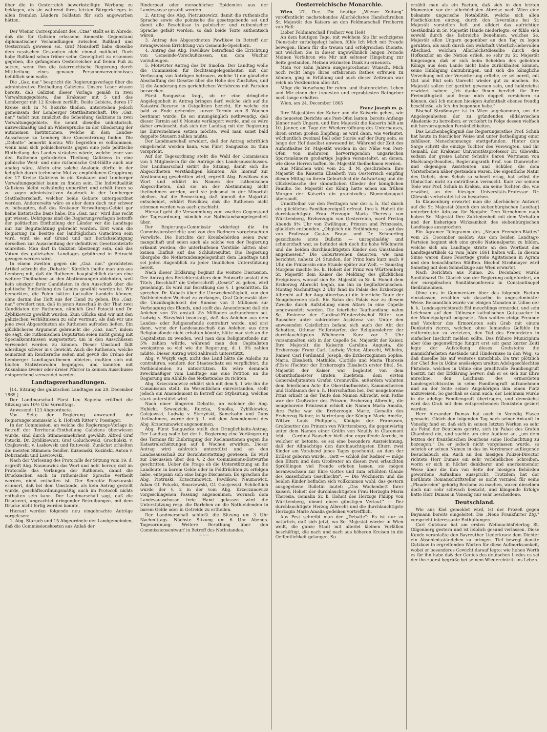über die in Oesterreich bewerkstelligte Werbung zu beklagen, als sie während ihres letzten Bürgerkrieges in allen fremden Ländern Soldaten für sich angeworben hätten.
Der Wiener Correspondent des „Czas" stellt es in Abrede, daß die für Galizien erlassene Amnestie Gegenstand diplomatischer Verhandlungen zwischen Rußland und Oesterreich gewesen sei. Graf Mensdorff habe dieselbe dem russischen Gesandten nicht einmal notificirt. Doch habe Rußland schon früher seine Geneigtheit zu erkennen gegeben, die gefangenen Oesterreicher auf freien Fuß zu setzen, wenn ihm die österreichische Regierung durch Mittheilung eines genauen Personenverzeichnisses behilflich sein wolle.
Die „Gaz. nar." bespricht die Regierungsvorlage über die administrative Eintheilung Galiziens. Unsere Leser wissen bereits, daß Galizien dieser Vorlage gemäß in zwei Verwaltungsgebiete, das Krakauer mit 5 und das Lemberger mit 12 Kreisen zerfällt. Beide Gebiete, deren 17 Kreise sich in 74 Bezirke theilen, unterstehen jedoch gemeinsam der Lemberger Statthalterschaft. Die „Gaz. nar." tadelt nun zunächst die Scheidung Galiziens in zwei Verwaltungsgebiete. Sie nennt dieselbe unhistorisch, unzweckmäßig und im Widerspruche zu der Gliederung der autonomen Institutionen, welche in dem Landes-Ausschusse zu Lemberg ihre Concentrirung finden. Die „Debatte" bemerkt hierzu: Wir begreifen es vollkommen, wenn man sich polnischerseits gegen eine jede politische Eintheilung des Landes sträuben würde, welche jener von den Ruthenen geforderten Theilung Galiziens in eine polnische West- und eine ruthenische Ost-Hälfte auch nur analog wäre. Allein eine solche Analogie dürfte in der lediglich durch technische Motive empfohlenen Gruppirung der 17 Kreise Galiziens in ein Krakauer und Lemberger Verwaltungsgebiet kaum zu finden sein. Die Individualität Galiziens bleibt vollständig unberührt und erhält ihren so zu sagen administrativen Ausdruck in der Lemberger Statthalterschaft, welcher beide Gebiete untergeordnet werden. Andererseits wäre es aber denn doch nur schwer zu behaupten, daß das Krakauer Verwaltungs-Gebiet gar keine historische Basis habe. Die „Gaz. nar." wird dies recht gut wissen. Uebrigens sind die Regierungsvorlagen betreffs der politischen Eintheilung der Länder vor die Landtage nur zur Begutachtung gebracht worden. Erst wenn die Regierung im Besitze der landtäglichen Gutachten sein wird, wird sie auf Grund und mit Berücksichtigung derselben zur Ausarbeitung der definitiven Gesetzentwürfe schreiten. Man darf in Galizien überzeugt sein, daß das Votum des galizischen Landtages gebührend in Betracht gezogen werden wird.
In einem zweiten gegen die „Gaz. nar." gerichteten Artikel schreibt die „Debatte": Kürzlich theilte man uns aus Lemberg mit, daß die Ruthenen hauptsächlich darum eine weitere Theilnahme an den Abstimmungen ablehnten, weil kein einziger ihrer Candidaten in den Ausschuß über die politische Eintheilung des Landes gewählt worden ist. Wir bemerkten, die Polen hätten tactvoller handeln können, ohne darum das Heft aus der Hand zu geben. Die „Gaz. nar." erwidert nun, daß in jenen Ausschuß in der That zwei Candidaten der Ruthenen, nämlich Graf Potocki und Dr. Zyblikiewicz gewählt wurden. Zum Glücke sind wir mit den galizischen Verhältnissen zu sehr vertraut, als daß wir uns jene zwei Abgeordneten als Ruthenen aufreden ließen. Ein glücklicheres Argument gebraucht die „Gaz. nar.", indem sie sagt, die ruthenischen Deputirten seien nicht genug mit Specialkenntnissen ausgestattet, um in den Ausschüssen verwendet werden zu können. Dieser Umstand fällt allerdings schwer in's Gewicht. Auch die Ruthenen, welche seinerzeit im Reichsrathe saßen und gewiß die Crême der Lemberger Landtagsruthenen bildeten, mußten sich mit bloßen Statistenrollen begnügen, und konnten mit Ausnahme zweier oder dreier Pfarrer in keinem Ausschusse entsprechend verwendet werden.
Landtagsverhandlungen.
[14. Sitzung des galizischen Landtages am 20. December 1865.]
Der Landmarschall Fürst Leo Sapieha eröffnet die Sitzung um 10½ Uhr Vormittags.
Anwesend: 123 Abgeordnete.
Von Seite der Regierung anwesend: der Regierungscommissär k. k. Hofrath Ritter v. Possinger.
In der Commission, an welche die Regierungs-Vorlage in Betreff der Territorial-Eintheilung Galiziens überwiesen wurde, sind durch Stimmenmehrheit gewählt: Alfred Graf Potocki, Dr. Zyblikiewicz, Graf Goluchowski, Grocholski, v. Czajkowski, v. Laskowski und Rutowski. Zunächst erhielten die meisten Stimmen: Seidler, Kuziemski, Koziński, Anton v. Dobrzański und Lawrowski.
Nach der Verlesung des Protocolls der Sitzung vom 19. d. ergreift Abg. Naumowicz das Wort und hebt hervor, daß im Protocolle das Verlangen der Ruthenen, damit die Drucksachen auch in ruthenischer Sprache vertheilt werden, nicht enthalten ist. Der Secretär Paszkowski erinnert, daß bei dem Umstande, als kein Antrag gestellt wurde, geschäftsordnungsmäßig auch im Protocoll nichts enthalten sein kann. Der Landmarschall sagt, daß die Druckerei, ungeachtet dringender Betreibungen, mit dem Drucke nicht fertig werden konnte.
Hierauf werden folgende neu eingebrachte Anträge vorgelesen:
1. Abg. Staruch und 15 Abgeordnete der Landgemeinden, daß die Commissionskosten aus Anlaß der
Rinderpest oder menschlicher Epidemien aus der Landescasse gezahlt werden.
2. Antrag des Abg. Pietruszewicz, damit die ruthenische Sprache sowie die polnische die gesetzgebende sei und damit alle Beschlüsse in polnischer und ruthenischer Sprache gefaßt werden, so daß beide Texte authentisch wären.
3. Antrag des Abgeordneten Pawlikow in Betreff der zwangsweisen Errichtung von Gemeinde-Speichern.
4. Antrag des Abg. Pawlikow betreffend die Errichtung von Gemeinde-Vorschußcassen, um dem Wucher vorzubeugen.
5. Motivirter Antrag des Dr. Smolka: Der Landtag wolle die Commission für Rechtsangelegenheiten mit der Verfassung von Anträgen betrauen, welche 1) die gänzliche Abschaffung der Gesetze über die Höhe des Zinsfußes, und 2) die Aenderung des gerichtlichen Verfahrens mit Parteien bezwecken.
Fürst Sanguszko fragt, ob er eine dringliche Angelegenheit in Antrag bringen darf, welche sich auf die Katastral-Recurse in Ostgalizien bezieht, für welche ein bald zu Ende gehender, kurzer Termin von 8 Wochen bestimmt wurde. Es sei unumgänglich nothwendig, daß dieser Termin auf 6 Monate verlängert werde, und es wäre daher erwünscht, daß sich der Landtag mit der Regierung ins Einvernehmen setzen möchte, weil man sonst bald doppelte Steuern zahlen müßte.
Der Landmarschall erwidert, daß der Antrag schriftlich eingebracht werden kann, was Fürst Sanguszko zu thun verspricht.
Auf der Tagesordnung steht die Wahl der Commission von 5 Mitgliedern für die Anträge des Landesausschusses. Der Landmarschall sistirt die Sitzung, damit sich die Abgeordneten verständigen könnten. Als hierauf zur Abstimmung geschritten wird, ergreift Abg. Pawlikow das Wort und erklärt im Namen der ruthenischen Abgeordneten, daß sie an der Abstimmung nicht theilnehmen werden, weil sie jedesmal in der Minorität bleiben. Auf die Bemerkung, daß überall die Majorität entscheidet, erklärt Pawlikow, daß die Ruthenen nicht stimmen werden was auch geschieht.
Hierauf geht die Versammlung zum zweiten Gegenstand der Tagesordnung, nämlich zur Nothstandsangelegenheit über.
Der Regierungs-Commissär widerlegt die im Commissionsberichte und von den Rednern vorgebrachten Vorwürfe. Die Berichte der Kreisbehörden seien zwar mangelhaft und seien auch als solche von der Regierung erkannt worden; die unterlaufenen Verstöße hätten aber keinen Einfluß auf das Schlußresultat. Die Regierung übergebe die Nothstandsangelegenheit dem Landtage und sei jeden Augenblick zu jeder thunlichen Unterstützung bereit.
Nach dieser Erklärung beginnt die weitere Discussion. Der Antrag des Berichterstatters dem Entwurfe anstatt des Titels „Beschluß" die Ueberschrift „Gesetz" zu geben, wird genehmigt. Es wird zur Berathung des §. 1 geschritten. Es sprechen Dr. Kabath über die Unzweckmäßigkeit, von den Nothleidenden Wechsel zu verlangen, Graf Golejewski über die Unzulänglichkeit der Summe von 3 Millionen zur Vorbeugung des Elends, und stellt das Amendement daß ein Anlehen von 3½ anstatt 2½ Millionen aufzunehmen sei. Ludwig v. Skrzyński beantragt, daß das Anlehen aus dem Landes- oder Religionsfonde contrahirt werde, und erst dann, wenn der Landesausschuß das Anlehen aus dem Religionsfonde nicht erhalten könnte, hätte man sich an die Capitalisten zu wenden, weil man dem Religionsfonde nur 5% zahlen würde, während man den Capitalisten wenigstens so viel wie die Regierung, d. i. 9% zahlen müßte. Dieser Antrag wird zahlreich unterstützt.
Abg. v. Wężyk sagt, nicht das Land hätte die Anleihe zu contrahiren, sondern der Staatsschatz sei verpflichtet, die Nothleidenden zu unterstützen. Es wäre demnach zweckmäßiger vom Landtage aus eine Petition an die Regierung um Abhilfe des Nothstandes zu richten.
Abg. Krzeczunowicz erklärt sich mit dem §. 1 wie ihn die Commission stellt, im Wesentlichen einverstanden, stellt jedoch ein Amendement in Betreff der Stylisirung, welches stark unterstützt wird.
Nach einer längeren Debatte, an welcher die Abg. Hubicki, Szwedzicki, Ruczka, Smolka, Zyblikiewicz, Golejowski, Ludwig v. Skrzyński, Samelsohn und Dubs theilnahmen, wurde der §. 1. mit dem Amendement des Abg. Krzeczunowicz angenommen.
Abg. Fürst Sanguszko stellt den Dringlichkeits-Antrag. Der Landtag wolle bei der h. Regierung eine Verlängerung des Termins für Einbringung der Reclamationen gegen die Katastralschätzungen auf 8 Wochen erwirken. Dieser Antrag wird zahlreich unterstützt und an den Landesausschuß zur Berichterstattung gewiesen. Es wird zur Discussion über den §. 2 des Commissions-Entwurfes geschritten. Ueber die Frage ob die Unterstützung an die Landleute in barem Gelde oder in Feldfrüchten zu erfolgen habe, entspann sich eine lange Discussion. Es sprachen die Abg. Pietruski, Krzeczunowicz, Pawlikow, Naumowicz, Adam Gf. Potocki, Smarzewski, Gf. Golejewski. Schließlich wurde der §. 2 in der vom Abg. Krzeczunowicz vorgeschlagenen Fassung angenommen, wornach dem Landesausschusse freie Hand gelassen wird die Unterstützung resp. die Darlehen an die Nothleidenden in barem Gelde oder in Getreide zu ertheilen.
Der Landmarschall schließt die Sitzung um 3 Uhr Nachmittags. Nächste Sitzung um 6 Uhr Abends. Tagesordnung: Weitere Berathung über den Commissionsentwurf in Betreff des Nothstandes.
~~~
Oesterreichische Monarchie.
Wien, 27. Dec. Die heutige „Wiener Zeitung" veröffentlicht nachstehendes Allerhöchstes Handschreiben Sr. Majestät des Kaisers an den Feldmarschall Freiherrn von Heß:
Lieber Feldmarschall Freiherr von Heß!
An dem heutigen Tage, mit welchem Sie Ihr sechzigstes Dienstjahr zurückgelegt haben, fühle Ich Mich mit Freude bewogen, Ihnen für die treuen und erfolgreichen Dienste, mit welchen Sie in dieser ungewöhnlich langen Periode Meinen Vorfahren wie Mir mit seltener Hingebung zur Seite gestanden, Meinen wärmsten Dank zu erneuern.
Mein vor zehn Jahren ausgesprochener Wunsch, Mich noch recht lange Ihres erfahrenen Rathes erfreuen zu können, ging in Erfüllung und auch dieser Zeitraum war reich an Verdiensten aller Art.
Möge die Vorsehung Ihr ruhm- und thatenreiches Leben und Mir einen der treuesten und erprobtesten Rathgeber noch lange erhalten.
Wien, am 24. December 1865
Franz Joseph m. p.
Ihre Majestäten der Kaiser und die Kaiserin gehen, wie die neuesten Berichte aus Pest-Ofen lauten, bereits Anfangs Jänner nach Ungarn, und Ihre Majestät die Kaiserin hält am 10. Jänner, am Tage der Wiedereröffnung des Unterhauses, ihren ersten großen Empfang; es wird dann, wie verlautet, wöchentlich zweimal Ball oder Soirée auf der Burg sein, so lange der Hof daselbst anwesend ist. Während der Zeit des Aufenthaltes Sr. Majestät werden in der Nähe von Pest-Ofen von mehreren hervorragenden ungarischen Sportsmännern großartige Jagden veranstaltet, an denen, wie diese Herren hoffen, Se. Majestät theilnehmen werden.
Aus München wird vom 24. d. M. geschrieben: Ihre Majestät die Kaiserin Elisabeth von Oesterreich empfing diesen Mittag zu ihrem Geburtsfest die Aufwartung und die Glückwünsche der sämmtlichen Glieder der königlichen Familie. Se. Majestät der König hatte schon am frühen Morgen der Kaiserin ein prachtvolles Blumenbouquet übersandt.
Unmittelbar vor den Festtagen war der a. h. Hof durch ein glückliches Familienereigniß erfreut. Ihre k. Hoheit die durchlauchtigste Frau Herzogin Maria Theresia von Württemberg, Erzherzogin von Oesterreich, ward Freitag Abends 9¾ Uhr von Zwillingen, Prinzen und Prinzessin, glücklich entbunden. „Obgleich die Entbindung — sagt das von Professor Gustav Braun und Dr. Schmerling gezeichnete erste Bulletin — unregelmäßig und schmerzhaft war, so befindet sich doch die hohe Wöchnerin und die beiden durchlauchtigsten Kinder den Umständen angemessen." Die Geburtswehen dauerten, wie man berichtet, nahezu 24 Stunden, der Prinz kam kurz nach 9 Uhr, die Prinzessin eine Stunde später zur Welt. — Samstag Morgens machte Se. k. Hoheit der Prinz von Württemberg Sr. Majestät dem Kaiser die Meldung des glücklichen Ereignisses, worauf sich Se. Majestät zu Sr. k. Hoheit dem Erzherzog Albrecht begab, um ihn zu beglückwünschen. Montag Nachmittags 2 Uhr fand im Palais des Erzherzogs Albrecht auf der Augustinerbastei die feierliche Taufe der Neugeborenen statt. Ein Salon des Palais war zu diesem Zwecke durch Aufstellung eines Altars in eine Capelle umgewandelt worden. Die feierliche Taufhandlung nahm Se. Eminenz der Cardinal-Fürsterzbischof Ritter von Rauscher unter zahlreicher Assistenz vor. Unter den anwesenden Geistlichen befand sich auch der Abt der Schotten, Othmar Helferstorfer, der Religionslehrer der durchlauchtigsten Wöchnerin. Kurz vor 2 Uhr versammelten sich in der Capelle Se. Majestät der Kaiser, Ihre Majestät die Kaiserin Carolina Augusta, die Erzherzoge Franz Carl, Ludwig Victor, Albrecht, Wilhelm, Rainer, Carl Ferdinand, Joseph, die Erzherzoginnen Sophie, Marie, Elisabeth, Mathilde, Clotilde und Maria Theresia d'Este (Tochter der Erzherzogin Elisabeth erster Ehe). Se. Majestät der Kaiser war begleitet von dem Obersthofmeister Grafen Kuefstein, dem ersten Generaladjutanten Grafen Crenneville, außerdem wohnten dem feierlichen Acte die Obersthofmeister, Kammerherren und Hofdamen der a. h. Herrschaften bei. Der neugeborene Prinz erhielt in der Taufe den Namen Albrecht, sein Pathe war der Großvater des Prinzen, Erzherzog Albrecht, die neugeborene Prinzessin erhielt die Namen Maria Amalia, ihre Pathe war die Erzherzogin Marie, Gemalin des Erzherzog Rainer, in Vertretung der Königin Marie Amélie, Wittwe Louis Philippe's, Königin der Franzosen, Großmutter des Prinzen von Württemberg, die gegenwärtig unter dem Namen einer Gräfin von Neuilly in Claremont lebt. — Cardinal Rauscher hielt eine ergreifende Anrede, in welcher er betonte, es sei eine besondere Auszeichnung, daß der Allmächtige den durchlauchtigsten Eltern zwei Kinder am Vorabend jenes Tages geschenkt, an dem der Erlöser geboren wurde. „Gott — schloß der Redner — möge den Eltern und dem Großvater an diesen zwei erlauchten Sprößlingen viel Freude erleben lassen, sie mögen heranwachsen zur Ehre Gottes und zum erhöhten Glanze des kaiserlichen Geschlechts". — Die Wöchnerin und die beiden Kinder befinden sich vollkommen wohl; das gestern ausgegebene Bulletin lautet: „Das Wochenbett Ihrer kaiserl. Hoheit der durchlauchtigsten Frau Herzogin Maria Theresia, Gemalin Sr. k. Hoheit des Herzogs Philipp von Württemberg, nimmt einen günstigen Verlauf." — Der durchlauchtigste Herzog Albrecht und die durchlauchtigste Herzogin Marie Amalia gedeihen vortrefflich.
Aus Pest schreibt man der „Debatte": Es ist nur zu natürlich, daß sich jetzt, wo Se. Majestät wieder in Wien weilt, die ganze Stadt mit allerlei kleinen Vorfällen beschäftigt, die nach und nach aus höheren Kreisen in die Oeffentlichkeit gelangen. So
erzählt man als ein Factum, daß sich in den letzten Momenten vor der allerhöchsten Abreise nach Wien eine bekannte ungarische Notabilität, welche sich allen Festlichkeiten entzog, durch den Tavernikus bei Sr. Majestät vorstellen ließ und alldort das aufrichtige Geständniß in Sr. Majestät Hände niederlegte, er fühle sich sowohl durch das liebreiche Benehmen, welches Se. Majestät allen Ungarn gegenüber an den Tag zu legen geruhten, als auch durch den wahrhaft väterlich-liebevollen Abschied, welchen Allerhöchstdieselbe durch den Hofkanzler an die Nation erließ, so sehr zu Sr. Majestät hingezogen, daß er sich beim Scheiden des geliebten Königs aus dem Lande nicht habe zurückhalten können, seine Huldigung darzubringen, und sich die königliche Verzeihung mit der Versicherung erflehe, er sei bereit, mit Gut und Blut sein Unrecht wieder gut zu machen. Se. Majestät sollen tief gerührt gewesen sein, und huldreichst erwidert haben: „Ich danke Ihnen herzlich für Ihre Freimüthigkeit und freue mich doppelt versichern zu können, daß Ich meinen hiesigen Aufenthalt ebenso freudig beschließe, als Ich ihn begonnen habe."
Bischof Stroßmayer ist in Wien angekommen, um die Angelegenheiten der zu gründenden südslavischen Akademie zu betreiben; er verkehrt in Folge dessen vielfach mit hervorragenden Persönlichkeiten.
Das Leichenbegängniß des Regierungsrathes Prof. Schuh hat heute in feierlicher Weise und unter Betheiligung einer zahllosen Menschenmenge stattgefunden. Hinter dem Sarge schritt die einzige Tochter des Verewigten, und ihr Gemahl, der Krakauer Universitätsprofessor Dr. Gilewski, sodann der greise Lehrer Schuh's Baron Wattmann von Maëlcamp-Beaulieu, Regierungsrath Prof. von Dumreicher und diejenigen Assistenten und Schüler, die dem Verstorbenen näher gestanden waren. Die eigentliche Natur des Uebels, dem Schuh so schnell erlag, hat selbst die Obduction nicht zu enträthseln vermocht. Kurz vor seinem Tode war Prof. Schuh in Krakau, um seine Tochter, die, wie erwähnt, an den hiesigen Universitäts-Professor Dr. Gilewski verheiratet ist zu besuchen.
In Klausenburg erwartet man die allerhöchste Antwort auf die Sr. Majestät (durch den siebenbürgischen Landtag) unterbreitete Adresse für Neujahr. Dem Vernehmen nach haben Se. Majestät Ihre Zufriedenheit mit dem Verhalten und der bisherigen Wirksamkeit des siebenbürgischen Landtages aussprochen.
Ein Agramer Telegramm des „Neuen Fremden-Blattes" vom 26. December meldet: Aus den beiden Landtags-Parteien beginnt sich eine große Nationalpartei zu bilden, welche sich am Landtage stricte an den Wortlaut des Landtagsartikels 42 vom Jahre 1861 halten will. In diesem Sinne waren diese Feiertage große Agitationen in Agram und den benachbarten Städten. Bischof Stroßmayer wird Samstag mit dem Schnellzuge aus Wien erwartet.
Nach Berichten aus Fiume, 26. December, wurde Sanitätsarzt Dr. Giacich von der Regierung aufgefordert, an der europäischen Sanitätsconferenz in Constantinopel theilzunehmen.
Ohne uns in Commentare über das folgende Factum einzulassen, erzählen wir dasselbe in ungeschminkter Weise. Bekanntlich wurde vor einigen Monaten in Udine der k. k. Landesgerichtsrath Ehl meuchlings ermordet, und sein Leichnam auf dem Udineser katholischen Gottesacker in der Municipalgruft beigesetzt. Nun wollten einige Freunde und Verehrer des Ermordeten sein Grab mit einem Denkstein zieren, welcher, ohne Jemandes Gefühle im entferntesten zu verletzen, den Tod des Ermordeten in einfacher Inschrift melden sollte. Das frühere Municipium aber (das gegenwärtige fungirt erst seit ganz kurzer Zeit) legte der Aufstellung dieses Grabsteins die mannichfachsten Anstände und Hindernisse in den Weg, so daß dieselbe bis auf weiteres unterblieb. Da trat plötzlich der Chef des in Udine ansässigen uralten Adelsgeschlechtes Fistolera, welches in Udine eine prachtvolle Familiengruft besitzt, mit der Erklärung hervor: daß er es sich zur Ehre anrechne, den Leichnam des ermordeten Landesgerichtsraths in seine Familiengruft aufzunehmen und an der Seite seiner Angehörigen ihm einen Platz anzuweisen. So geschah es denn auch; der Leichnam wurde in die adelige Familiengruft übertragen, und demnächst wird das Grab mit dem entsprechenden Denkstein geziert werden.
Herr Alexander Dumas hat auch in Venedig Fiasco gemacht. Gleich den folgenden Tag nach seiner Ankunft in Venedig fand er, daß sich in seinen letzten Werken so sehr als Feind der Bourbons gerirte, sich im Palast des Grafen Chambord ein, und suchte um eine Audienz an, „um dem letzten der französischen Bourbons seine Hochachtung zu bezeugen." Da er jedoch nicht vorgelassen wurde, so schrieb er seinen Namen in das im Vorzimmer aufliegende Besuchsbuch ein. Auch an den hiesigen Polizei-Director richtete Herr Dumas ein sehr verbindliches Schreiben, worin er sich in höchst dankbarer und anerkennender Weise über die ihm von Seite der hiesigen Behörden gewordene Aufnahme ausspricht. Trotzdem hat der berühmte Romanschriftsteller es nicht vermied für seine „Plaudereien" gehörig Reclame zu machen, waren dieselben doch nur sehr schwach besucht, und klingende Erfolge hatte Herr Dumas in Venedig nur sehr bescheidene.
Deutschland.
Wie aus Kiel gemeldet wird, ist der Prozeß gegen Baymann bereits eingeleitet. Die „Neue Frankfurter Ztg." verspricht interessante Enthüllungen.
Carl Gutzkow hat am ersten Weihnachtsfeiertag St. Gilgenberg gestern und ist leiblich gesund verlassen. Diese Kunde veranlaßte den Bayreuther Liederkranz dem Dichter ein Abschiedsständchen zu bringen. Tief bewegt dankte Gutzkow in ergreifenden Worten für diese Aufmerksamkeit, wobei er besonderes Gewicht darauf legte: wie hohen Werth es für ihn habe daß der Genius des deutschen Liedes es sei der ihn zuerst begrüße bei seinem Wiedereintritt ins Leben.